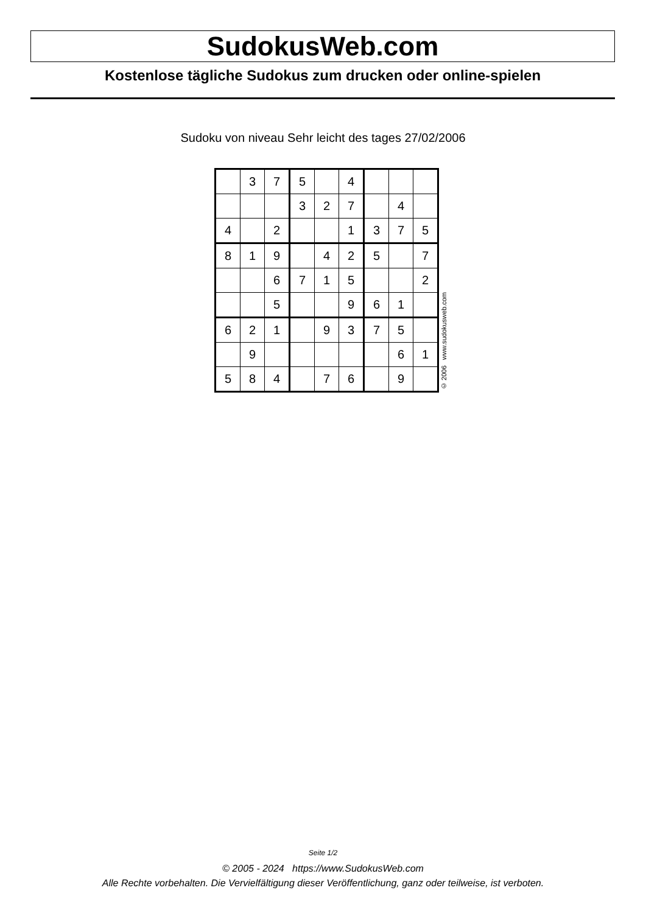SudokusWeb.com
Kostenlose tägliche Sudokus zum drucken oder online-spielen
Sudoku von niveau Sehr leicht des tages 27/02/2006
| | 3 | 7 | 5 | | 4 | | | |
| | | | 3 | 2 | 7 | | 4 | |
| 4 | | 2 | | | 1 | 3 | 7 | 5 |
| 8 | 1 | 9 | | 4 | 2 | 5 | | 7 |
| | | 6 | 7 | 1 | 5 | | | 2 |
| | | 5 | | | 9 | 6 | 1 | |
| 6 | 2 | 1 | | 9 | 3 | 7 | 5 | |
| | 9 | | | | | | 6 | 1 |
| 5 | 8 | 4 | | 7 | 6 | | 9 | |
© 2006 www.sudokusweb.com
Seite 1/2
© 2005 - 2024 https://www.SudokusWeb.com
Alle Rechte vorbehalten. Die Vervielfältigung dieser Veröffentlichung, ganz oder teilweise, ist verboten.